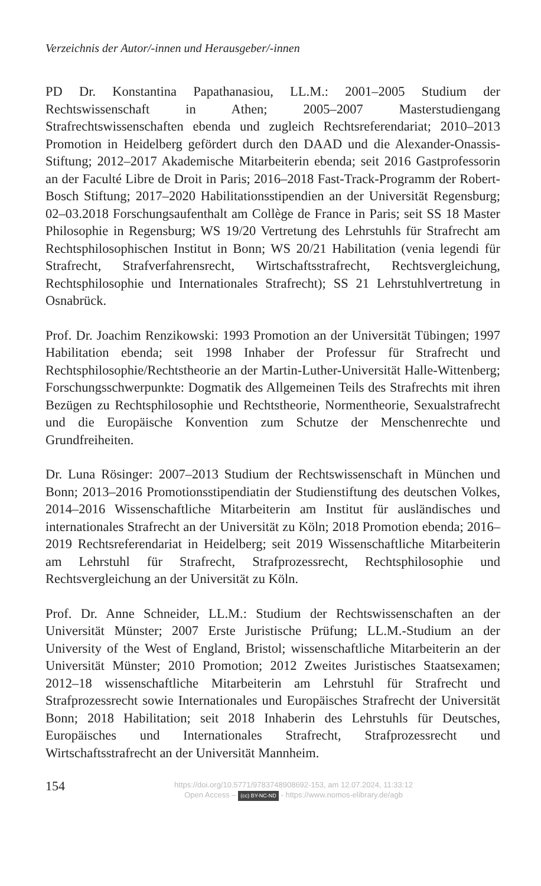Verzeichnis der Autor/-innen und Herausgeber/-innen
PD Dr. Konstantina Papathanasiou, LL.M.: 2001–2005 Studium der Rechtswissenschaft in Athen; 2005–2007 Masterstudiengang Strafrechtswissenschaften ebenda und zugleich Rechtsreferendariat; 2010–2013 Promotion in Heidelberg gefördert durch den DAAD und die Alexander-Onassis-Stiftung; 2012–2017 Akademische Mitarbeiterin ebenda; seit 2016 Gastprofessorin an der Faculté Libre de Droit in Paris; 2016–2018 Fast-Track-Programm der Robert-Bosch Stiftung; 2017–2020 Habilitationsstipendien an der Universität Regensburg; 02–03.2018 Forschungsaufenthalt am Collège de France in Paris; seit SS 18 Master Philosophie in Regensburg; WS 19/20 Vertretung des Lehrstuhls für Strafrecht am Rechtsphilosophischen Institut in Bonn; WS 20/21 Habilitation (venia legendi für Strafrecht, Strafverfahrensrecht, Wirtschaftsstrafrecht, Rechtsvergleichung, Rechtsphilosophie und Internationales Strafrecht); SS 21 Lehrstuhlvertretung in Osnabrück.
Prof. Dr. Joachim Renzikowski: 1993 Promotion an der Universität Tübingen; 1997 Habilitation ebenda; seit 1998 Inhaber der Professur für Strafrecht und Rechtsphilosophie/Rechtstheorie an der Martin-Luther-Universität Halle-Wittenberg; Forschungsschwerpunkte: Dogmatik des Allgemeinen Teils des Strafrechts mit ihren Bezügen zu Rechtsphilosophie und Rechtstheorie, Normentheorie, Sexualstrafrecht und die Europäische Konvention zum Schutze der Menschenrechte und Grundfreiheiten.
Dr. Luna Rösinger: 2007–2013 Studium der Rechtswissenschaft in München und Bonn; 2013–2016 Promotionsstipendiatin der Studienstiftung des deutschen Volkes, 2014–2016 Wissenschaftliche Mitarbeiterin am Institut für ausländisches und internationales Strafrecht an der Universität zu Köln; 2018 Promotion ebenda; 2016–2019 Rechtsreferendariat in Heidelberg; seit 2019 Wissenschaftliche Mitarbeiterin am Lehrstuhl für Strafrecht, Strafprozessrecht, Rechtsphilosophie und Rechtsvergleichung an der Universität zu Köln.
Prof. Dr. Anne Schneider, LL.M.: Studium der Rechtswissenschaften an der Universität Münster; 2007 Erste Juristische Prüfung; LL.M.-Studium an der University of the West of England, Bristol; wissenschaftliche Mitarbeiterin an der Universität Münster; 2010 Promotion; 2012 Zweites Juristisches Staatsexamen; 2012–18 wissenschaftliche Mitarbeiterin am Lehrstuhl für Strafrecht und Strafprozessrecht sowie Internationales und Europäisches Strafrecht der Universität Bonn; 2018 Habilitation; seit 2018 Inhaberin des Lehrstuhls für Deutsches, Europäisches und Internationales Strafrecht, Strafprozessrecht und Wirtschaftsstrafrecht an der Universität Mannheim.
154
https://doi.org/10.5771/9783748908692-153, am 12.07.2024, 11:33:12
Open Access – (cc) BY-NC-ND - https://www.nomos-elibrary.de/agb